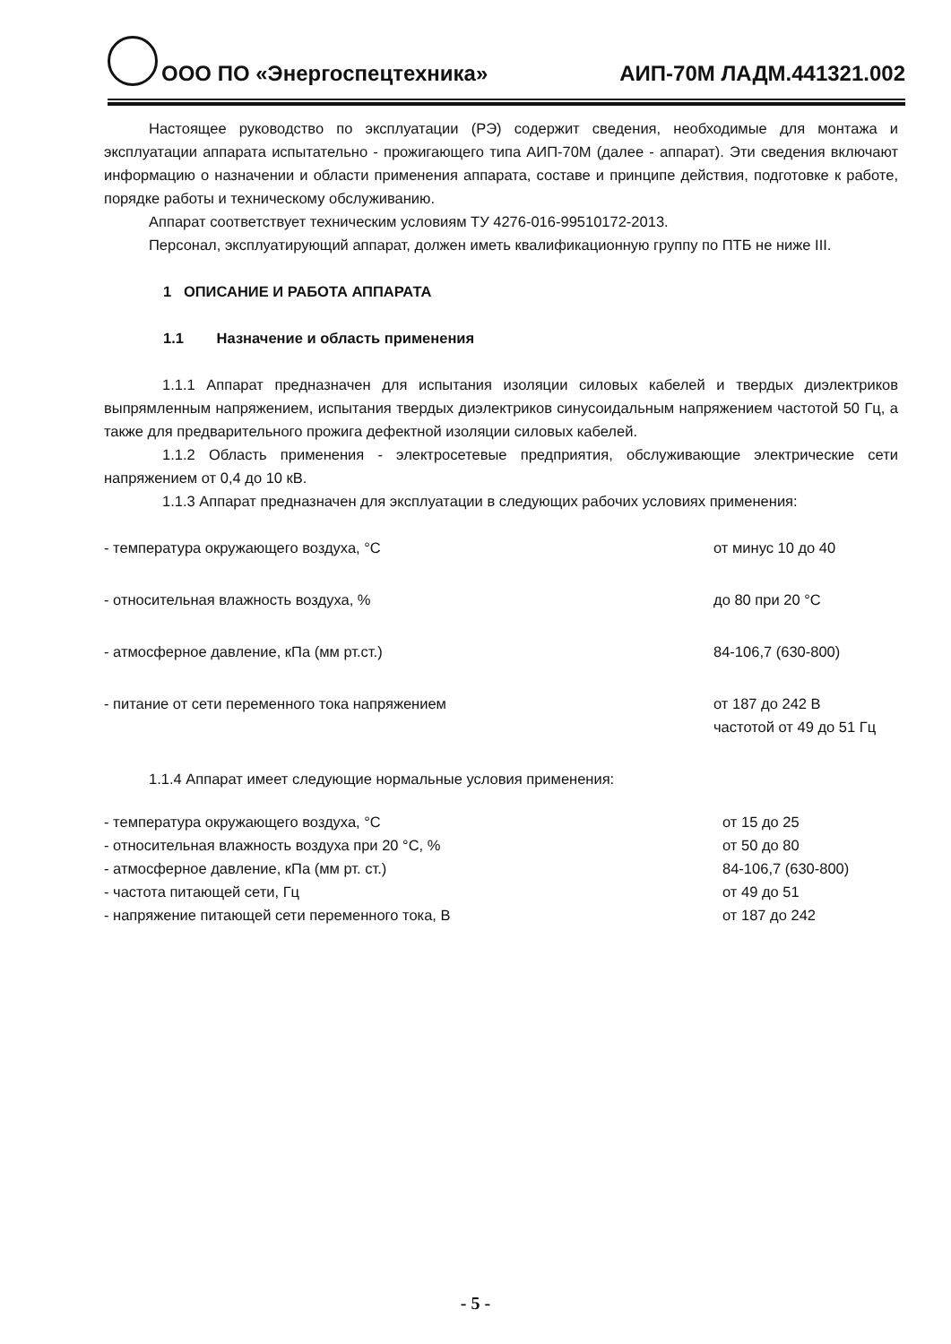ООО ПО «Энергоспецтехника»
АИП-70М ЛАДМ.441321.002
Настоящее руководство по эксплуатации (РЭ) содержит сведения, необходимые для монтажа и эксплуатации аппарата испытательно - прожигающего типа АИП-70М (далее - аппарат). Эти сведения включают информацию о назначении и области применения аппарата, составе и принципе действия, подготовке к работе, порядке работы и техническому обслуживанию.
Аппарат соответствует техническим условиям ТУ 4276-016-99510172-2013.
Персонал, эксплуатирующий аппарат, должен иметь квалификационную группу по ПТБ не ниже III.
1 ОПИСАНИЕ И РАБОТА АППАРАТА
1.1 Назначение и область применения
1.1.1 Аппарат предназначен для испытания изоляции силовых кабелей и твердых диэлектриков выпрямленным напряжением, испытания твердых диэлектриков синусоидальным напряжением частотой 50 Гц, а также для предварительного прожига дефектной изоляции силовых кабелей.
1.1.2 Область применения - электросетевые предприятия, обслуживающие электрические сети напряжением от 0,4 до 10 кВ.
1.1.3 Аппарат предназначен для эксплуатации в следующих рабочих условиях применения:
- температура окружающего воздуха, °C от минус 10 до 40
- относительная влажность воздуха, % до 80 при 20 °C
- атмосферное давление, кПа (мм рт.ст.) 84-106,7 (630-800)
- питание от сети переменного тока напряжением от 187 до 242 В
частотой от 49 до 51 Гц
1.1.4 Аппарат имеет следующие нормальные условия применения:
- температура окружающего воздуха, °C от 15 до 25
- относительная влажность воздуха при 20 °C, % от 50 до 80
- атмосферное давление, кПа (мм рт. ст.) 84-106,7 (630-800)
- частота питающей сети, Гц от 49 до 51
- напряжение питающей сети переменного тока, В от 187 до 242
- 5 -